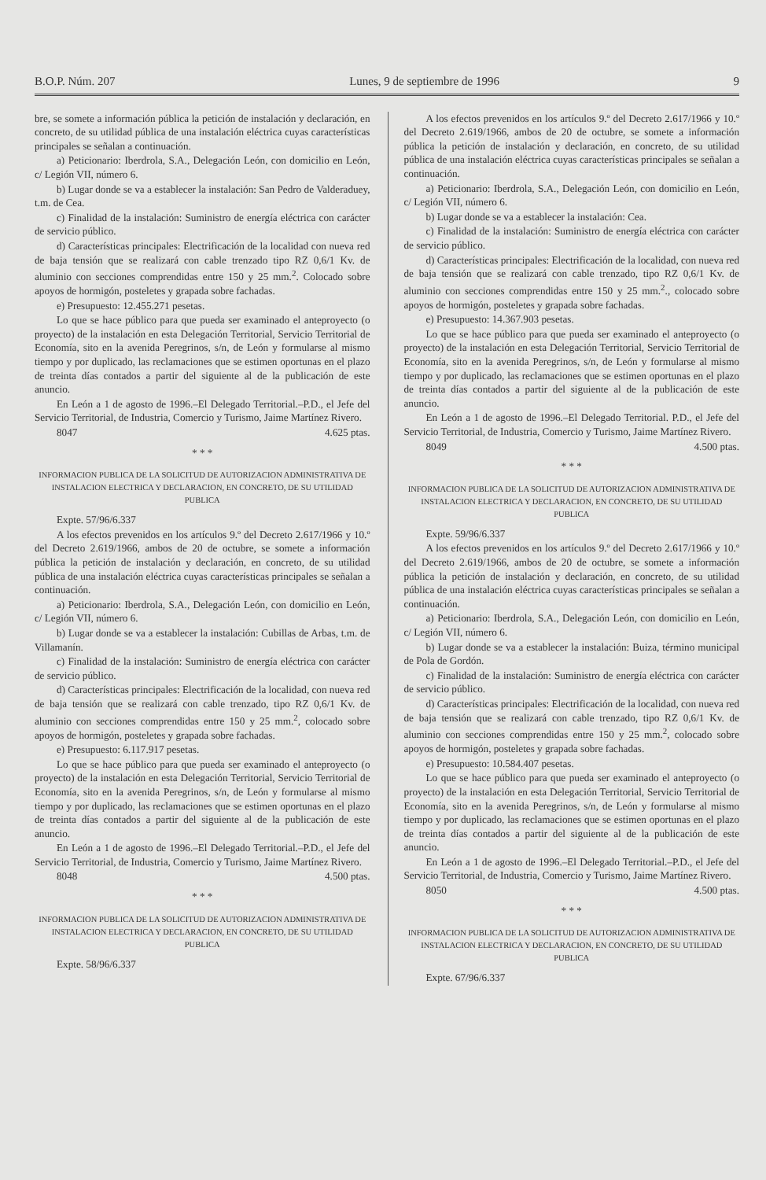B.O.P. Núm. 207 Lunes, 9 de septiembre de 1996 9
bre, se somete a información pública la petición de instalación y declaración, en concreto, de su utilidad pública de una instalación eléctrica cuyas características principales se señalan a continuación.
a) Peticionario: Iberdrola, S.A., Delegación León, con domicilio en León, c/ Legión VII, número 6.
b) Lugar donde se va a establecer la instalación: San Pedro de Valderaduey, t.m. de Cea.
c) Finalidad de la instalación: Suministro de energía eléctrica con carácter de servicio público.
d) Características principales: Electrificación de la localidad con nueva red de baja tensión que se realizará con cable trenzado tipo RZ 0,6/1 Kv. de aluminio con secciones comprendidas entre 150 y 25 mm.<sup>2</sup>. Colocado sobre apoyos de hormigón, posteletes y grapada sobre fachadas.
e) Presupuesto: 12.455.271 pesetas.
Lo que se hace público para que pueda ser examinado el anteproyecto (o proyecto) de la instalación en esta Delegación Territorial, Servicio Territorial de Economía, sito en la avenida Peregrinos, s/n, de León y formularse al mismo tiempo y por duplicado, las reclamaciones que se estimen oportunas en el plazo de treinta días contados a partir del siguiente al de la publicación de este anuncio.
En León a 1 de agosto de 1996.–El Delegado Territorial.–P.D., el Jefe del Servicio Territorial, de Industria, Comercio y Turismo, Jaime Martínez Rivero.
8047 4.625 ptas.
* * *
INFORMACION PUBLICA DE LA SOLICITUD DE AUTORIZACION ADMINISTRATIVA DE INSTALACION ELECTRICA Y DECLARACION, EN CONCRETO, DE SU UTILIDAD PUBLICA
Expte. 57/96/6.337
A los efectos prevenidos en los artículos 9.º del Decreto 2.617/1966 y 10.º del Decreto 2.619/1966, ambos de 20 de octubre, se somete a información pública la petición de instalación y declaración, en concreto, de su utilidad pública de una instalación eléctrica cuyas características principales se señalan a continuación.
a) Peticionario: Iberdrola, S.A., Delegación León, con domicilio en León, c/ Legión VII, número 6.
b) Lugar donde se va a establecer la instalación: Cubillas de Arbas, t.m. de Villamanín.
c) Finalidad de la instalación: Suministro de energía eléctrica con carácter de servicio público.
d) Características principales: Electrificación de la localidad, con nueva red de baja tensión que se realizará con cable trenzado, tipo RZ 0,6/1 Kv. de aluminio con secciones comprendidas entre 150 y 25 mm.<sup>2</sup>, colocado sobre apoyos de hormigón, posteletes y grapada sobre fachadas.
e) Presupuesto: 6.117.917 pesetas.
Lo que se hace público para que pueda ser examinado el anteproyecto (o proyecto) de la instalación en esta Delegación Territorial, Servicio Territorial de Economía, sito en la avenida Peregrinos, s/n, de León y formularse al mismo tiempo y por duplicado, las reclamaciones que se estimen oportunas en el plazo de treinta días contados a partir del siguiente al de la publicación de este anuncio.
En León a 1 de agosto de 1996.–El Delegado Territorial.–P.D., el Jefe del Servicio Territorial, de Industria, Comercio y Turismo, Jaime Martínez Rivero.
8048 4.500 ptas.
* * *
INFORMACION PUBLICA DE LA SOLICITUD DE AUTORIZACION ADMINISTRATIVA DE INSTALACION ELECTRICA Y DECLARACION, EN CONCRETO, DE SU UTILIDAD PUBLICA
Expte. 58/96/6.337
A los efectos prevenidos en los artículos 9.º del Decreto 2.617/1966 y 10.º del Decreto 2.619/1966, ambos de 20 de octubre, se somete a información pública la petición de instalación y declaración, en concreto, de su utilidad pública de una instalación eléctrica cuyas características principales se señalan a continuación.
a) Peticionario: Iberdrola, S.A., Delegación León, con domicilio en León, c/ Legión VII, número 6.
b) Lugar donde se va a establecer la instalación: Cea.
c) Finalidad de la instalación: Suministro de energía eléctrica con carácter de servicio público.
d) Características principales: Electrificación de la localidad, con nueva red de baja tensión que se realizará con cable trenzado, tipo RZ 0,6/1 Kv. de aluminio con secciones comprendidas entre 150 y 25 mm.<sup>2</sup>., colocado sobre apoyos de hormigón, posteletes y grapada sobre fachadas.
e) Presupuesto: 14.367.903 pesetas.
Lo que se hace público para que pueda ser examinado el anteproyecto (o proyecto) de la instalación en esta Delegación Territorial, Servicio Territorial de Economía, sito en la avenida Peregrinos, s/n, de León y formularse al mismo tiempo y por duplicado, las reclamaciones que se estimen oportunas en el plazo de treinta días contados a partir del siguiente al de la publicación de este anuncio.
En León a 1 de agosto de 1996.–El Delegado Territorial. P.D., el Jefe del Servicio Territorial, de Industria, Comercio y Turismo, Jaime Martínez Rivero.
8049 4.500 ptas.
* * *
INFORMACION PUBLICA DE LA SOLICITUD DE AUTORIZACION ADMINISTRATIVA DE INSTALACION ELECTRICA Y DECLARACION, EN CONCRETO, DE SU UTILIDAD PUBLICA
Expte. 59/96/6.337
A los efectos prevenidos en los artículos 9.º del Decreto 2.617/1966 y 10.º del Decreto 2.619/1966, ambos de 20 de octubre, se somete a información pública la petición de instalación y declaración, en concreto, de su utilidad pública de una instalación eléctrica cuyas características principales se señalan a continuación.
a) Peticionario: Iberdrola, S.A., Delegación León, con domicilio en León, c/ Legión VII, número 6.
b) Lugar donde se va a establecer la instalación: Buiza, término municipal de Pola de Gordón.
c) Finalidad de la instalación: Suministro de energía eléctrica con carácter de servicio público.
d) Características principales: Electrificación de la localidad, con nueva red de baja tensión que se realizará con cable trenzado, tipo RZ 0,6/1 Kv. de aluminio con secciones comprendidas entre 150 y 25 mm.<sup>2</sup>, colocado sobre apoyos de hormigón, posteletes y grapada sobre fachadas.
e) Presupuesto: 10.584.407 pesetas.
Lo que se hace público para que pueda ser examinado el anteproyecto (o proyecto) de la instalación en esta Delegación Territorial, Servicio Territorial de Economía, sito en la avenida Peregrinos, s/n, de León y formularse al mismo tiempo y por duplicado, las reclamaciones que se estimen oportunas en el plazo de treinta días contados a partir del siguiente al de la publicación de este anuncio.
En León a 1 de agosto de 1996.–El Delegado Territorial.–P.D., el Jefe del Servicio Territorial, de Industria, Comercio y Turismo, Jaime Martínez Rivero.
8050 4.500 ptas.
* * *
INFORMACION PUBLICA DE LA SOLICITUD DE AUTORIZACION ADMINISTRATIVA DE INSTALACION ELECTRICA Y DECLARACION, EN CONCRETO, DE SU UTILIDAD PUBLICA
Expte. 67/96/6.337